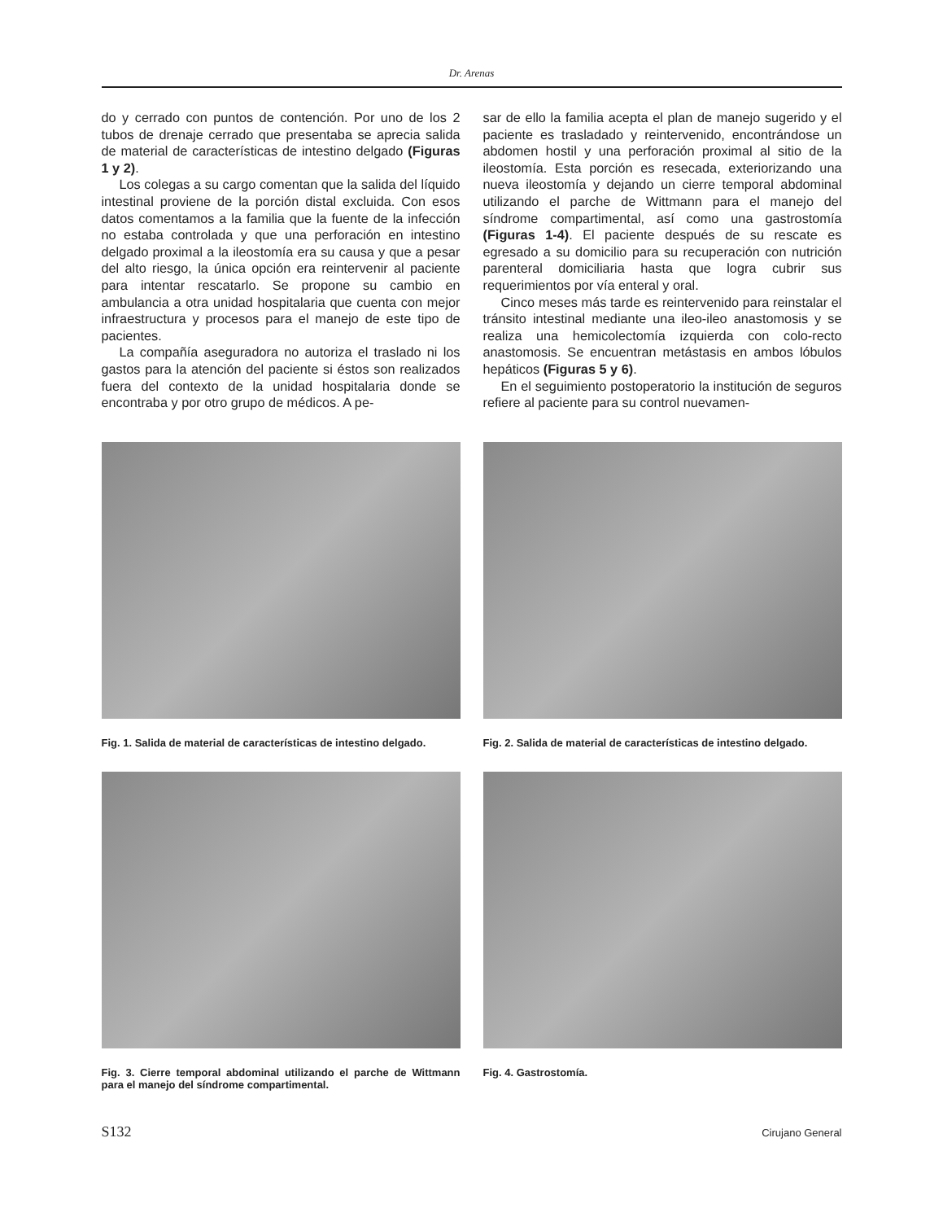Dr. Arenas
do y cerrado con puntos de contención. Por uno de los 2 tubos de drenaje cerrado que presentaba se aprecia salida de material de características de intestino delgado (Figuras 1 y 2).
Los colegas a su cargo comentan que la salida del líquido intestinal proviene de la porción distal excluida. Con esos datos comentamos a la familia que la fuente de la infección no estaba controlada y que una perforación en intestino delgado proximal a la ileostomía era su causa y que a pesar del alto riesgo, la única opción era reintervenir al paciente para intentar rescatarlo. Se propone su cambio en ambulancia a otra unidad hospitalaria que cuenta con mejor infraestructura y procesos para el manejo de este tipo de pacientes.
La compañía aseguradora no autoriza el traslado ni los gastos para la atención del paciente si éstos son realizados fuera del contexto de la unidad hospitalaria donde se encontraba y por otro grupo de médicos. A pe-
sar de ello la familia acepta el plan de manejo sugerido y el paciente es trasladado y reintervenido, encontrándose un abdomen hostil y una perforación proximal al sitio de la ileostomía. Esta porción es resecada, exteriorizando una nueva ileostomía y dejando un cierre temporal abdominal utilizando el parche de Wittmann para el manejo del síndrome compartimental, así como una gastrostomía (Figuras 1-4). El paciente después de su rescate es egresado a su domicilio para su recuperación con nutrición parenteral domiciliaria hasta que logra cubrir sus requerimientos por vía enteral y oral.
Cinco meses más tarde es reintervenido para reinstalar el tránsito intestinal mediante una ileo-ileo anastomosis y se realiza una hemicolectomía izquierda con colo-recto anastomosis. Se encuentran metástasis en ambos lóbulos hepáticos (Figuras 5 y 6).
En el seguimiento postoperatorio la institución de seguros refiere al paciente para su control nuevamen-
Fig. 1. Salida de material de características de intestino delgado.
Fig. 2. Salida de material de características de intestino delgado.
Fig. 3. Cierre temporal abdominal utilizando el parche de Wittmann para el manejo del síndrome compartimental.
Fig. 4. Gastrostomía.
S132 Cirujano General